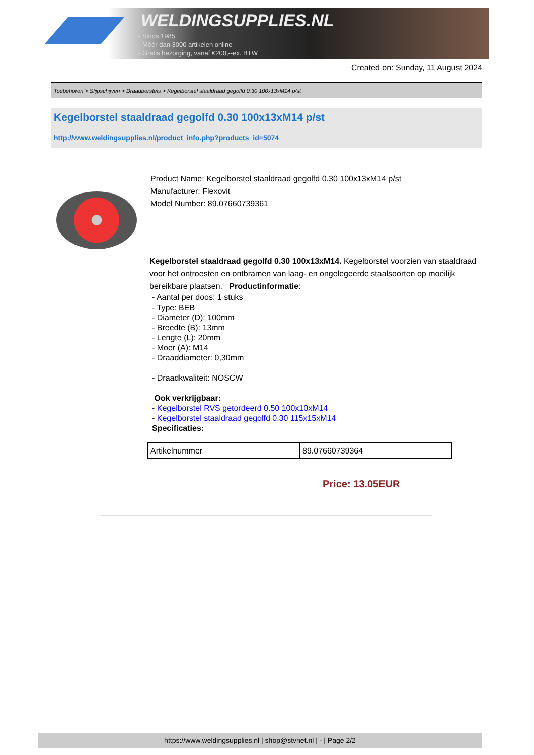WELDINGSUPPLIES.NL
- Sinds 1985
- Méér dan 3000 artikelen online
- Gratis bezorging, vanaf €200,--ex. BTW
Created on: Sunday, 11 August 2024
Toebehoren > Slijpschijven > Draadborstels > Kegelborstel staaldraad gegolfd 0.30 100x13xM14 p/st
Kegelborstel staaldraad gegolfd 0.30 100x13xM14 p/st
http://www.weldingsupplies.nl/product_info.php?products_id=5074
Product Name: Kegelborstel staaldraad gegolfd 0.30 100x13xM14 p/st
Manufacturer: Flexovit
Model Number: 89.07660739361
Kegelborstel staaldraad gegolfd 0.30 100x13xM14. Kegelborstel voorzien van staaldraad voor het ontroesten en ontbramen van laag- en ongelegeerde staalsoorten op moeilijk bereikbare plaatsen. Productinformatie:
- Aantal per doos: 1 stuks
- Type: BEB
- Diameter (D): 100mm
- Breedte (B): 13mm
- Lengte (L): 20mm
- Moer (A): M14
- Draaddiameter: 0,30mm
- Draadkwaliteit: NOSCW
Ook verkrijgbaar:
- Kegelborstel RVS getordeerd 0.50 100x10xM14
- Kegelborstel staaldraad gegolfd 0.30 115x15xM14
Specificaties:
| Artikelnummer | 89.07660739364 |
Price: 13.05EUR
https://www.weldingsupplies.nl | shop@stvnet.nl | - | Page 2/2